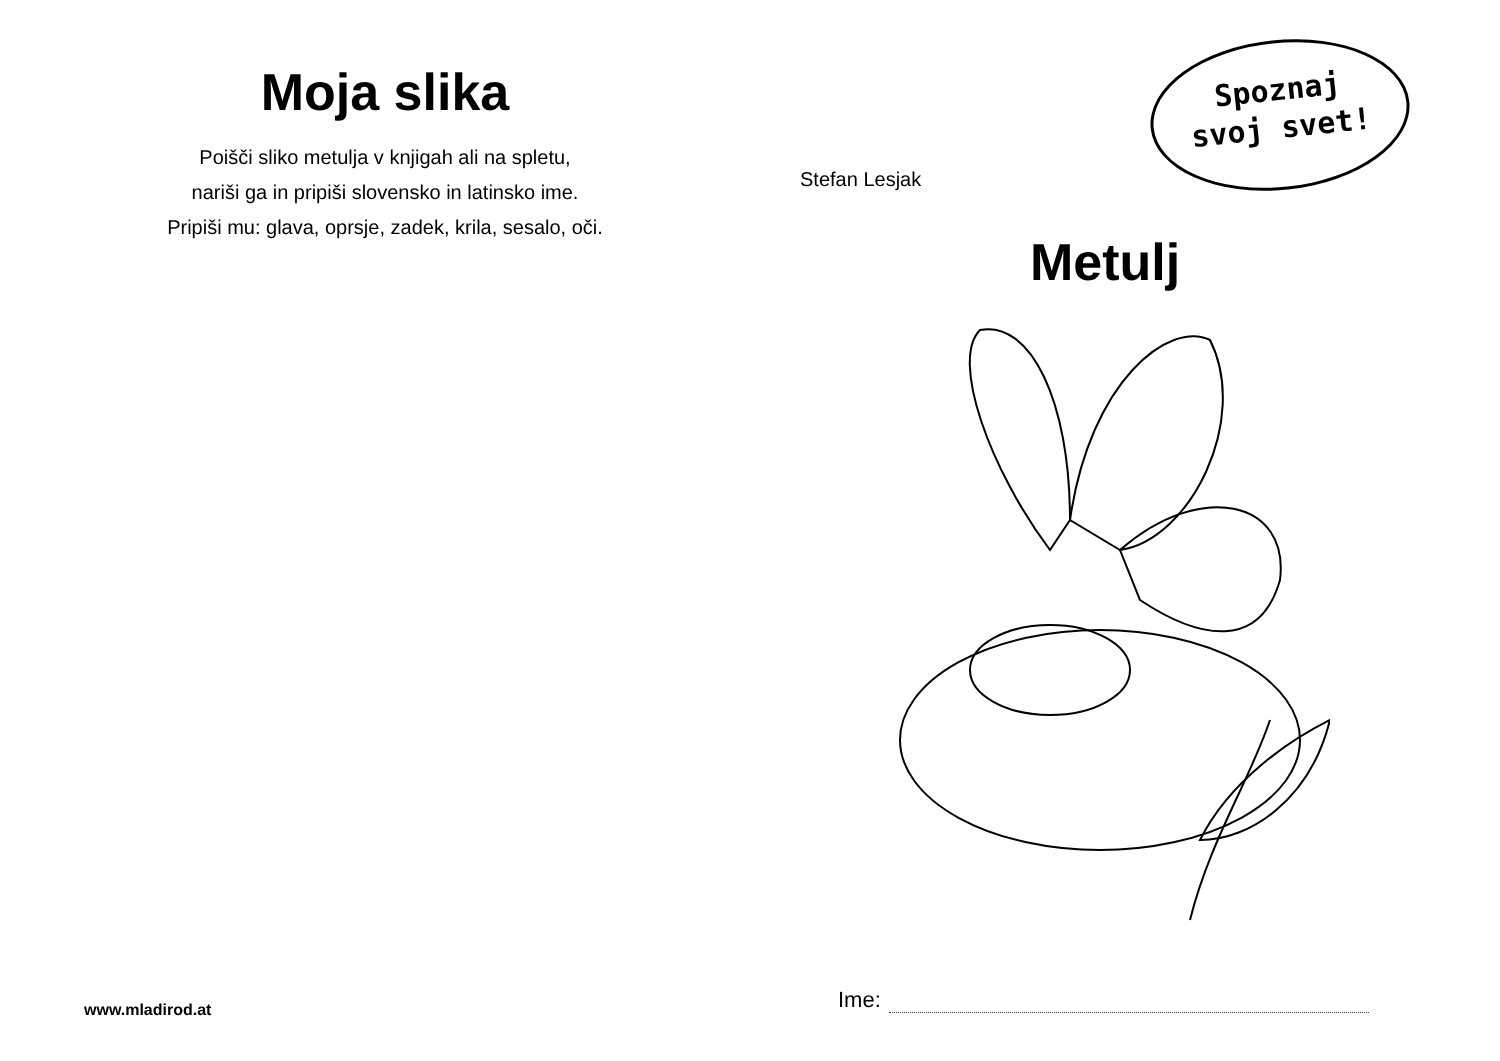Moja slika
Poišči sliko metulja v knjigah ali na spletu,
nariši ga in pripiši slovensko in latinsko ime.
Pripiši mu: glava, oprsje, zadek, krila, sesalo, oči.
www.mladirod.at
Stefan Lesjak
Spoznaj
svoj svet!
Metulj
Ime: